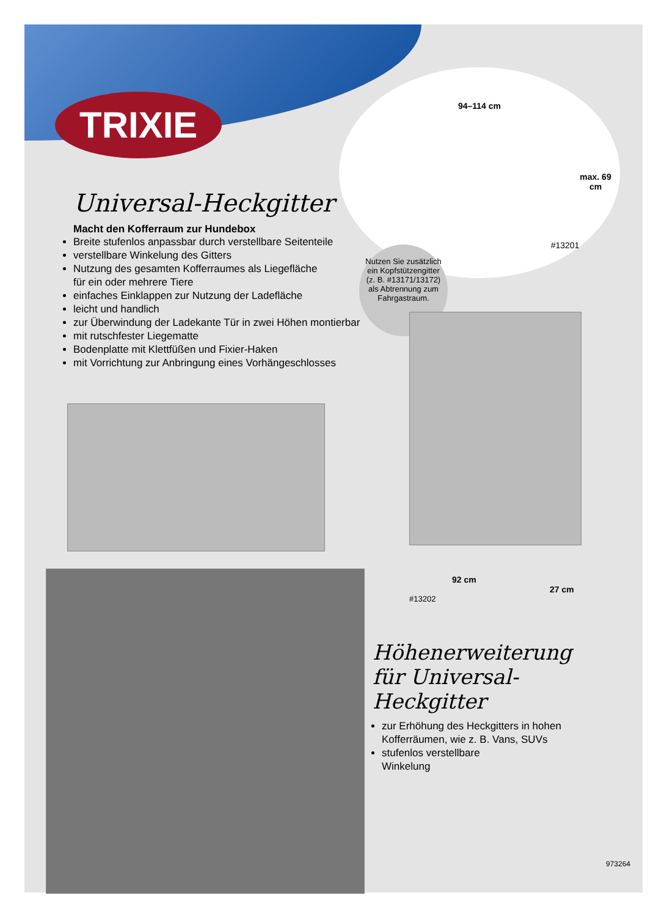TRIXIE
Universal-Heckgitter
Macht den Kofferraum zur Hundebox
Breite stufenlos anpassbar durch verstellbare Seitenteile
verstellbare Winkelung des Gitters
Nutzung des gesamten Kofferraumes als Liegefläche
für ein oder mehrere Tiere
einfaches Einklappen zur Nutzung der Ladefläche
leicht und handlich
zur Überwindung der Ladekante Tür in zwei Höhen montierbar
mit rutschfester Liegematte
Bodenplatte mit Klettfüßen und Fixier-Haken
mit Vorrichtung zur Anbringung eines Vorhängeschlosses
94–114 cm
max. 69 cm
#13201
Nutzen Sie zusätzlich ein Kopfstützengitter (z. B. #13171/13172) als Abtrennung zum Fahrgastraum.
92 cm
27 cm
#13202
Höhenerweiterung
für Universal-Heckgitter
zur Erhöhung des Heckgitters in hohen Kofferräumen, wie z. B. Vans, SUVs
stufenlos verstellbare
Winkelung
973264